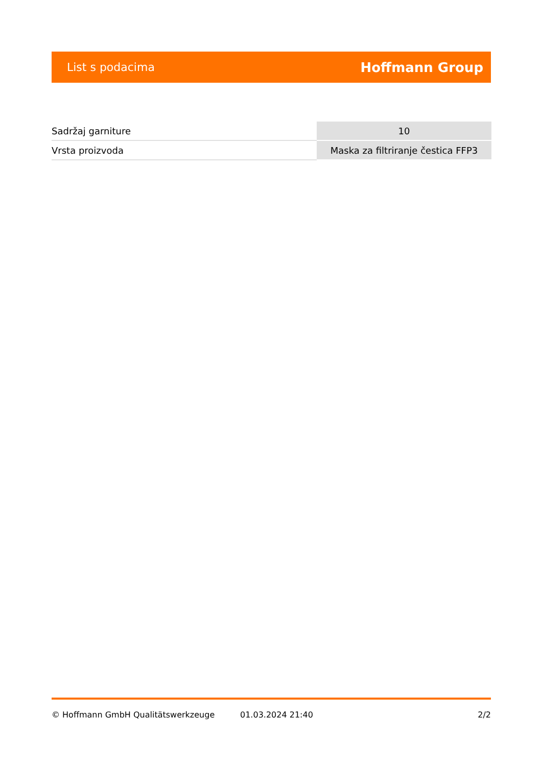List s podacima Hoffmann Group
| Sadržaj garniture | 10 |
| Vrsta proizvoda | Maska za filtriranje čestica FFP3 |
© Hoffmann GmbH Qualitätswerkzeuge 01.03.2024 21:40 2/2